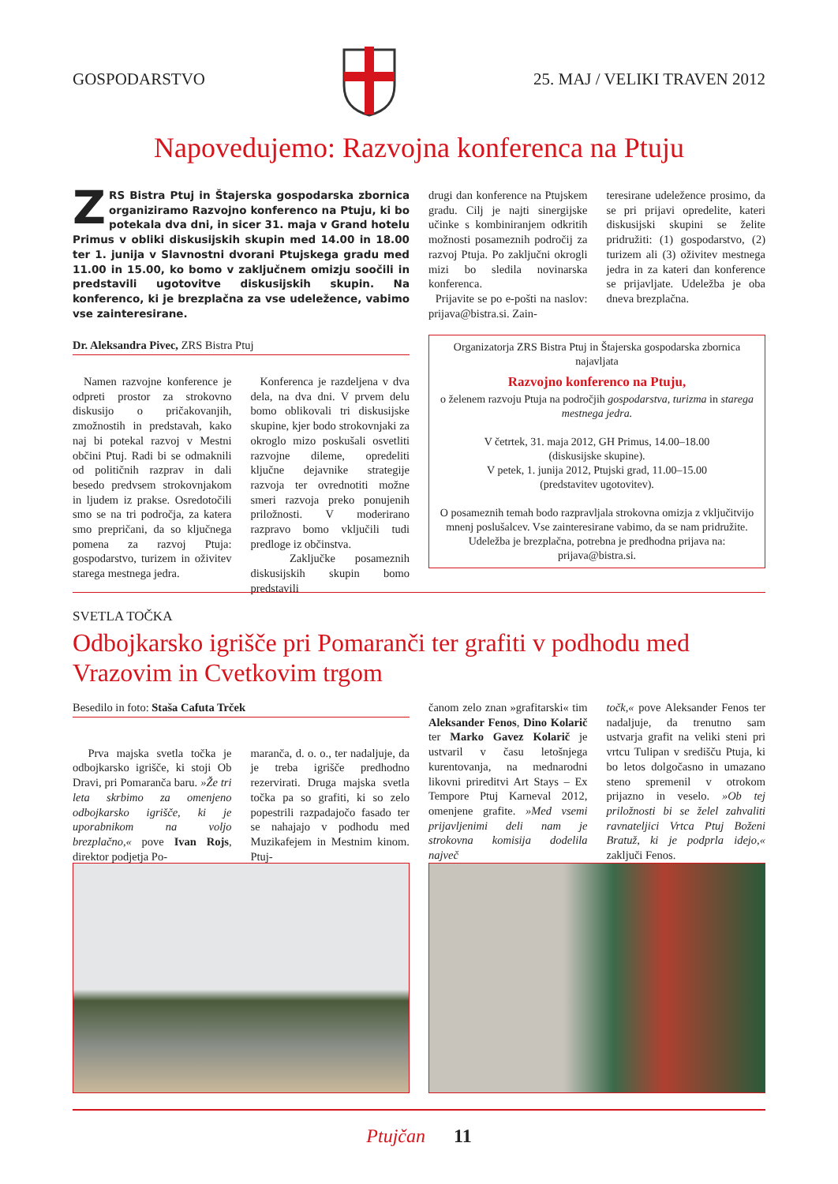GOSPODARSTVO 25. MAJ / VELIKI TRAVEN 2012
Napovedujemo: Razvojna konferenca na Ptuju
ZRS Bistra Ptuj in Štajerska gospodarska zbornica organiziramo Razvojno konferenco na Ptuju, ki bo potekala dva dni, in sicer 31. maja v Grand hotelu Primus v obliki diskusijskih skupin med 14.00 in 18.00 ter 1. junija v Slavnostni dvorani Ptujskega gradu med 11.00 in 15.00, ko bomo v zaključnem omizju soočili in predstavili ugotovitve diskusijskih skupin. Na konferenco, ki je brezplačna za vse udeležence, vabimo vse zainteresirane.
Dr. Aleksandra Pivec, ZRS Bistra Ptuj
Namen razvojne konference je odpreti prostor za strokovno diskusijo o pričakovanjih, zmožnostih in predstavah, kako naj bi potekal razvoj v Mestni občini Ptuj. Radi bi se odmaknili od političnih razprav in dali besedo predvsem strokovnjakom in ljudem iz prakse. Osredotočili smo se na tri področja, za katera smo prepričani, da so ključnega pomena za razvoj Ptuja: gospodarstvo, turizem in oživitev starega mestnega jedra.
Konferenca je razdeljena v dva dela, na dva dni. V prvem delu bomo oblikovali tri diskusijske skupine, kjer bodo strokovnjaki za okroglo mizo poskušali osvetliti razvojne dileme, opredeliti ključne dejavnike strategije razvoja ter ovrednotiti možne smeri razvoja preko ponujenih priložnosti. V moderirano razpravo bomo vključili tudi predloge iz občinstva.
Zaključke posameznih diskusijskih skupin bomo predstavili
drugi dan konference na Ptujskem gradu. Cilj je najti sinergijske učinke s kombiniranjem odkritih možnosti posameznih področij za razvoj Ptuja. Po zaključni okrogli mizi bo sledila novinarska konferenca.
Prijavite se po e-pošti na naslov: prijava@bistra.si. Zain-
teresirane udeležence prosimo, da se pri prijavi opredelite, kateri diskusijski skupini se želite pridružiti: (1) gospodarstvo, (2) turizem ali (3) oživitev mestnega jedra in za kateri dan konference se prijavljate. Udeležba je oba dneva brezplačna.
Organizatorja ZRS Bistra Ptuj in Štajerska gospodarska zbornica najavljata
Razvojno konferenco na Ptuju,
o želenem razvoju Ptuja na področjih gospodarstva, turizma in starega mestnega jedra.
V četrtek, 31. maja 2012, GH Primus, 14.00–18.00
(diskusijske skupine).
V petek, 1. junija 2012, Ptujski grad, 11.00–15.00
(predstavitev ugotovitev).
O posameznih temah bodo razpravljala strokovna omizja z vključitvijo mnenj poslušalcev. Vse zainteresirane vabimo, da se nam pridružite. Udeležba je brezplačna, potrebna je predhodna prijava na: prijava@bistra.si.
SVETLA TOČKA
Odbojkarsko igrišče pri Pomaranči ter grafiti v podhodu med Vrazovim in Cvetkovim trgom
Besedilo in foto: Staša Cafuta Trček
Prva majska svetla točka je odbojkarsko igrišče, ki stoji Ob Dravi, pri Pomaranča baru. »Že tri leta skrbimo za omenjeno odbojkarsko igrišče, ki je uporabnikom na voljo brezplačno,« pove Ivan Rojs, direktor podjetja Po-
maranča, d. o. o., ter nadaljuje, da je treba igrišče predhodno rezervirati. Druga majska svetla točka pa so grafiti, ki so zelo popestrili razpadajočo fasado ter se nahajajo v podhodu med Muzikafejem in Mestnim kinom. Ptuj-
čanom zelo znan »grafitarski« tim Aleksander Fenos, Dino Kolarič ter Marko Gavez Kolarič je ustvaril v času letošnjega kurentovanja, na mednarodni likovni prireditvi Art Stays – Ex Tempore Ptuj Karneval 2012, omenjene grafite. »Med vsemi prijavljenimi deli nam je strokovna komisija dodelila največ
točk,« pove Aleksander Fenos ter nadaljuje, da trenutno sam ustvarja grafit na veliki steni pri vrtcu Tulipan v središču Ptuja, ki bo letos dolgočasno in umazano steno spremenil v otrokom prijazno in veselo. »Ob tej priložnosti bi se želel zahvaliti ravnateljici Vrtca Ptuj Boženi Bratuž, ki je podprla idejo,« zaključi Fenos.
Ptujčan 11